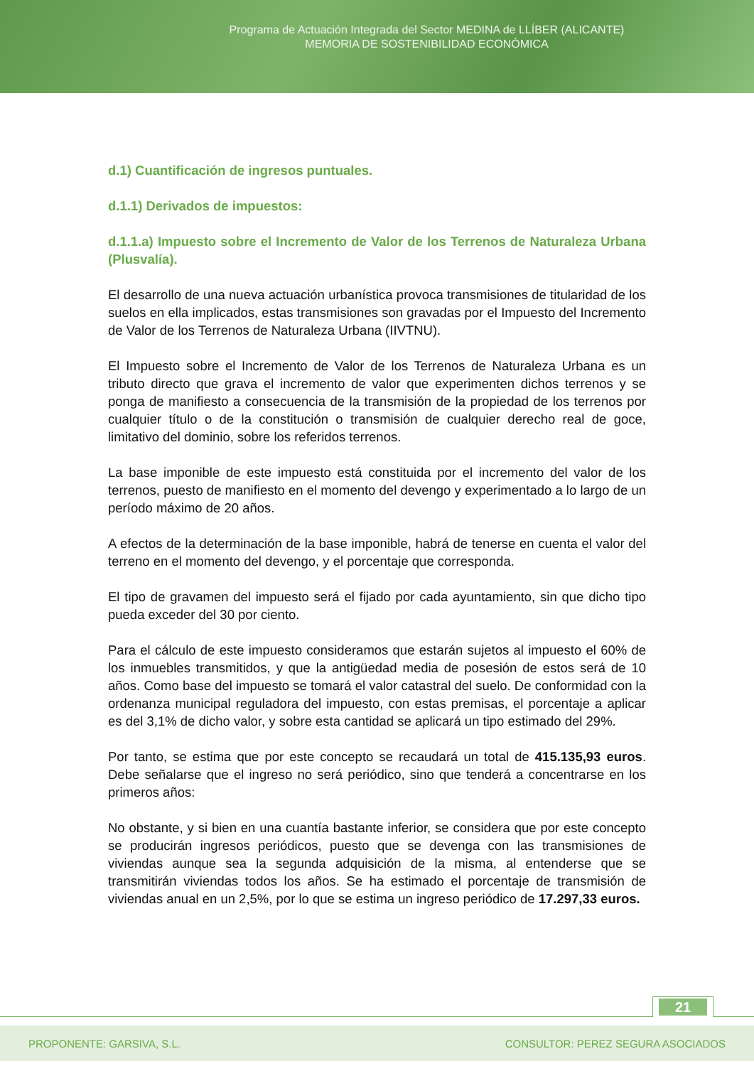Programa de Actuación Integrada del Sector MEDINA de LLÍBER (ALICANTE)
MEMORIA DE SOSTENIBILIDAD ECONÓMICA
d.1) Cuantificación de ingresos puntuales.
d.1.1) Derivados de impuestos:
d.1.1.a) Impuesto sobre el Incremento de Valor de los Terrenos de Naturaleza Urbana (Plusvalía).
El desarrollo de una nueva actuación urbanística provoca transmisiones de titularidad de los suelos en ella implicados, estas transmisiones son gravadas por el Impuesto del Incremento de Valor de los Terrenos de Naturaleza Urbana (IIVTNU).
El Impuesto sobre el Incremento de Valor de los Terrenos de Naturaleza Urbana es un tributo directo que grava el incremento de valor que experimenten dichos terrenos y se ponga de manifiesto a consecuencia de la transmisión de la propiedad de los terrenos por cualquier título o de la constitución o transmisión de cualquier derecho real de goce, limitativo del dominio, sobre los referidos terrenos.
La base imponible de este impuesto está constituida por el incremento del valor de los terrenos, puesto de manifiesto en el momento del devengo y experimentado a lo largo de un período máximo de 20 años.
A efectos de la determinación de la base imponible, habrá de tenerse en cuenta el valor del terreno en el momento del devengo, y el porcentaje que corresponda.
El tipo de gravamen del impuesto será el fijado por cada ayuntamiento, sin que dicho tipo pueda exceder del 30 por ciento.
Para el cálculo de este impuesto consideramos que estarán sujetos al impuesto el 60% de los inmuebles transmitidos, y que la antigüedad media de posesión de estos será de 10 años. Como base del impuesto se tomará el valor catastral del suelo. De conformidad con la ordenanza municipal reguladora del impuesto, con estas premisas, el porcentaje a aplicar es del 3,1% de dicho valor, y sobre esta cantidad se aplicará un tipo estimado del 29%.
Por tanto, se estima que por este concepto se recaudará un total de 415.135,93 euros. Debe señalarse que el ingreso no será periódico, sino que tenderá a concentrarse en los primeros años:
No obstante, y si bien en una cuantía bastante inferior, se considera que por este concepto se producirán ingresos periódicos, puesto que se devenga con las transmisiones de viviendas aunque sea la segunda adquisición de la misma, al entenderse que se transmitirán viviendas todos los años. Se ha estimado el porcentaje de transmisión de viviendas anual en un 2,5%, por lo que se estima un ingreso periódico de 17.297,33 euros.
21
PROPONENTE: GARSIVA, S.L. CONSULTOR: PEREZ SEGURA ASOCIADOS